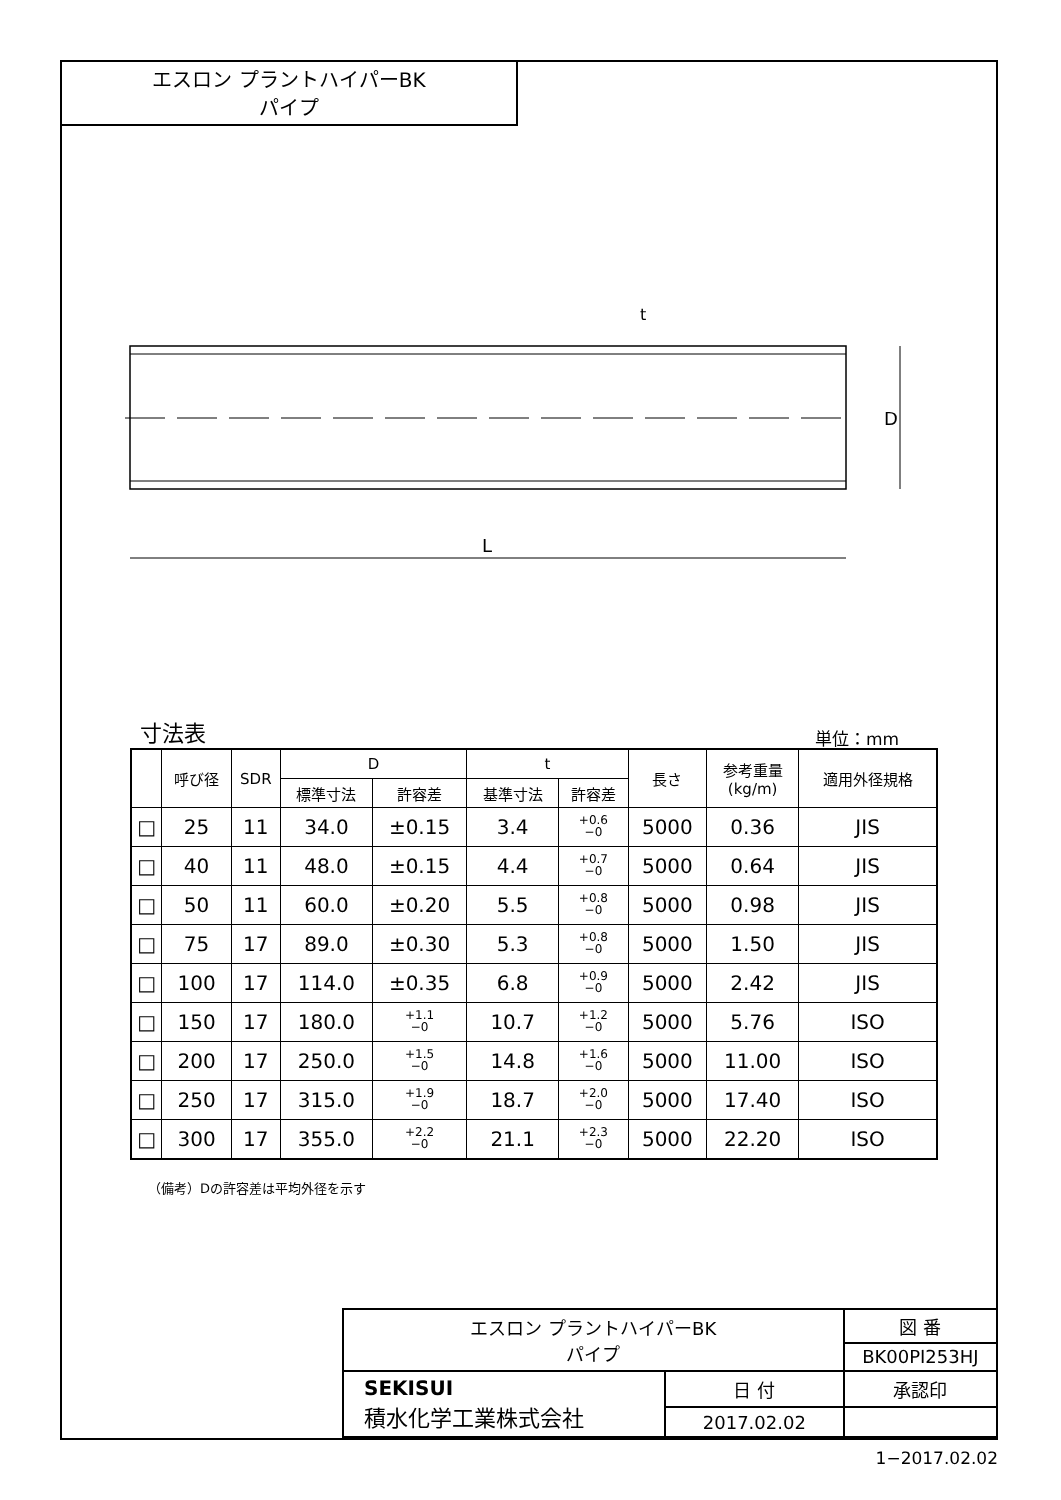エスロン プラントハイパーBK
パイプ
L
D
t
寸法表 単位：mm
| | 呼び径 | SDR | D | | t | | 長さ | 参考重量 (kg/m) | 適用外径規格 |
| --- | --- | --- | --- | --- | --- | --- | --- | --- | --- |
| | | | 標準寸法 | 許容差 | 基準寸法 | 許容差 | | | |
| □ | 25 | 11 | 34.0 | ±0.15 | 3.4 | +0.6 −0 | 5000 | 0.36 | JIS |
| □ | 40 | 11 | 48.0 | ±0.15 | 4.4 | +0.7 −0 | 5000 | 0.64 | JIS |
| □ | 50 | 11 | 60.0 | ±0.20 | 5.5 | +0.8 −0 | 5000 | 0.98 | JIS |
| □ | 75 | 17 | 89.0 | ±0.30 | 5.3 | +0.8 −0 | 5000 | 1.50 | JIS |
| □ | 100 | 17 | 114.0 | ±0.35 | 6.8 | +0.9 −0 | 5000 | 2.42 | JIS |
| □ | 150 | 17 | 180.0 | +1.1 −0 | 10.7 | +1.2 −0 | 5000 | 5.76 | ISO |
| □ | 200 | 17 | 250.0 | +1.5 −0 | 14.8 | +1.6 −0 | 5000 | 11.00 | ISO |
| □ | 250 | 17 | 315.0 | +1.9 −0 | 18.7 | +2.0 −0 | 5000 | 17.40 | ISO |
| □ | 300 | 17 | 355.0 | +2.2 −0 | 21.1 | +2.3 −0 | 5000 | 22.20 | ISO |
（備考）Dの許容差は平均外径を示す
| エスロン プラントハイパーBK パイプ | | 図 番 |
| | | BK00PI253HJ |
| SEKISUI 積水化学工業株式会社 | 日 付 | 承認印 |
| | 2017.02.02 | |
1−2017.02.02